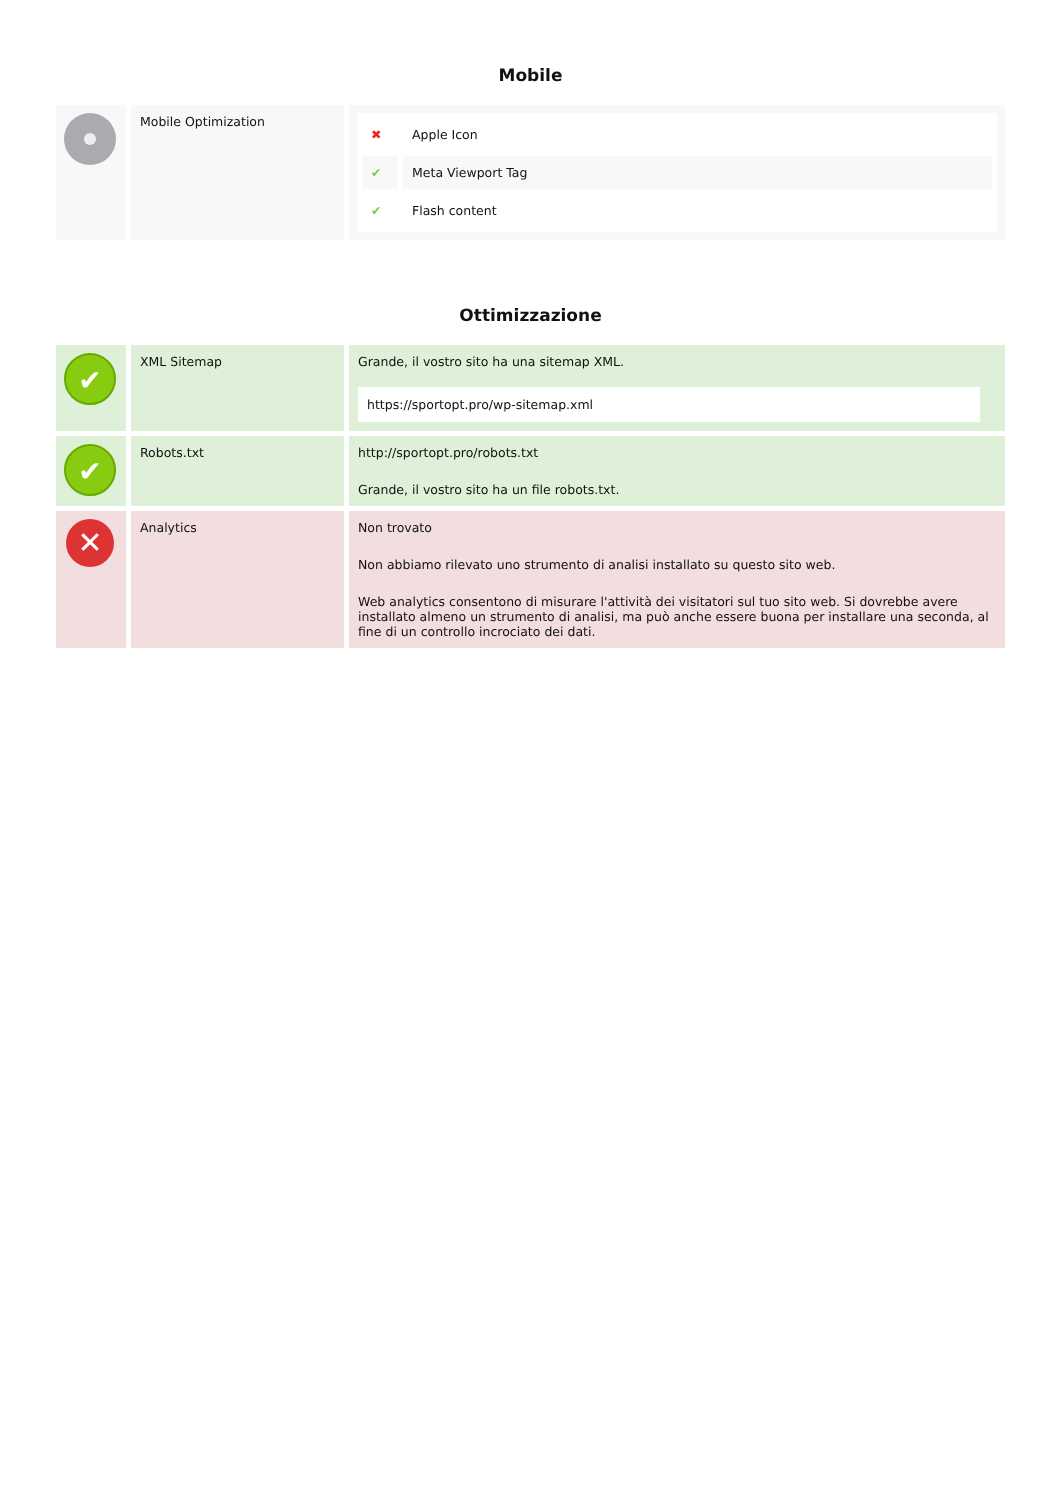Mobile
| | Mobile Optimization | / ✖ / Apple Icon / / ✔ / Meta Viewport Tag / / ✔ / Flash content / |
Ottimizzazione
| ✔ | XML Sitemap | Grande, il vostro sito ha una sitemap XML. https://sportopt.pro/wp-sitemap.xml |
| ✔ | Robots.txt | http://sportopt.pro/robots.txt Grande, il vostro sito ha un file robots.txt. |
| ✕ | Analytics | Non trovato Non abbiamo rilevato uno strumento di analisi installato su questo sito web. Web analytics consentono di misurare l'attività dei visitatori sul tuo sito web. Si dovrebbe avere installato almeno un strumento di analisi, ma può anche essere buona per installare una seconda, al fine di un controllo incrociato dei dati. |